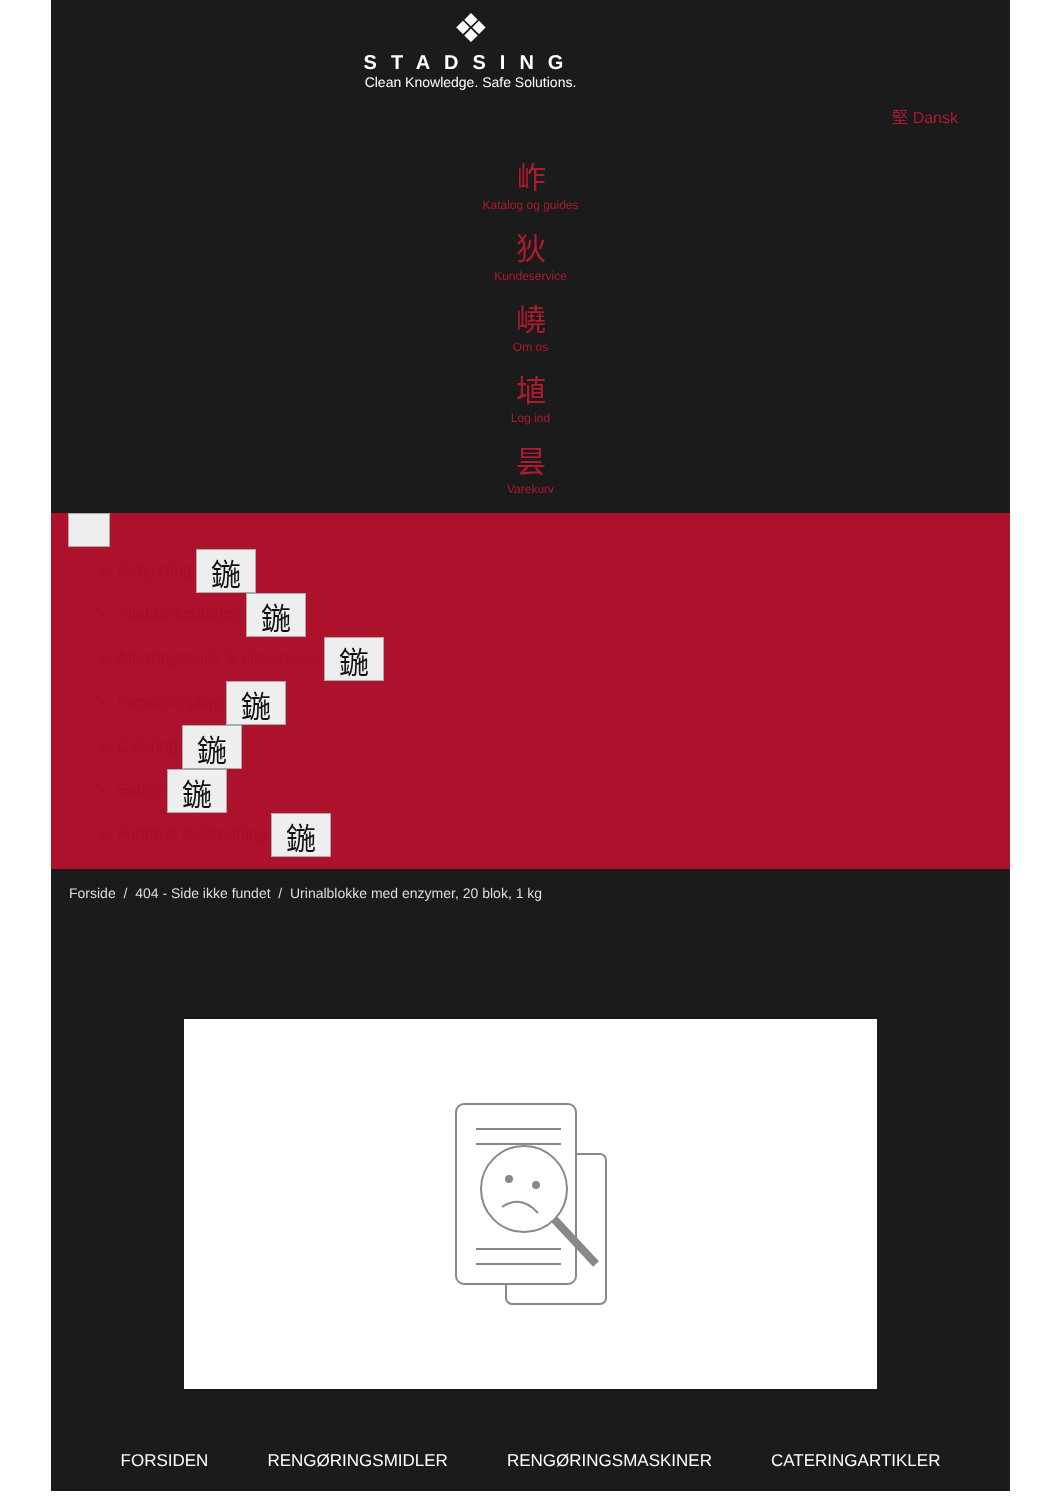❖
STADSING
Clean Knowledge. Safe Solutions.
堅 Dansk
岞
Katalog og guides
狄
Kundeservice
嶢
Om os
埴
Log ind
昙
Varekurv
Rengøring 鍦
Affaldshåndtering 鍦
Aftørringspapir & dispensere 鍦
Personlig pleje 鍦
Catering 鍦
Safety 鍦
Fodtøj & Beklædning 鍦
Forside / 404 - Side ikke fundet / Urinalblokke med enzymer, 20 blok, 1 kg
FORSIDEN RENGØRINGSMIDLER RENGØRINGSMASKINER CATERINGARTIKLER